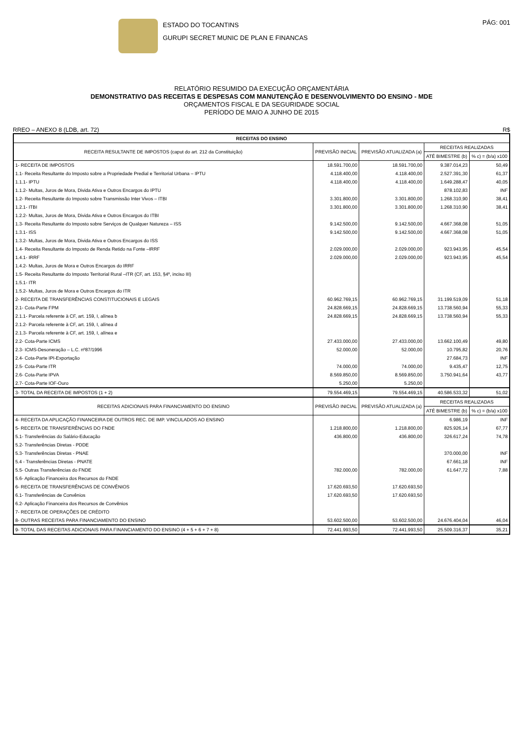ESTADO DO TOCANTINS
GURUPI SECRET MUNIC DE PLAN E FINANCAS
PÁG: 001
RELATÓRIO RESUMIDO DA EXECUÇÃO ORÇAMENTÁRIA
DEMONSTRATIVO DAS RECEITAS E DESPESAS COM MANUTENÇÃO E DESENVOLVIMENTO DO ENSINO - MDE
ORÇAMENTOS FISCAL E DA SEGURIDADE SOCIAL
PERÍODO DE MAIO A JUNHO DE 2015
RREO – ANEXO 8 (LDB, art. 72) R$
| RECEITAS DO ENSINO | | | | |
| --- | --- | --- | --- | --- |
| RECEITA RESULTANTE DE IMPOSTOS (caput do art. 212 da Constituição) | PREVISÃO INICIAL | PREVISÃO ATUALIZADA (a) | RECEITAS REALIZADAS | |
| | | | ATÉ BIMESTRE (b) | % c) = (b/a) x100 |
| 1- RECEITA DE IMPOSTOS | 18.591.700,00 | 18.591.700,00 | 9.387.014,23 | 50,49 |
| 1.1- Receita Resultante do Imposto sobre a Propriedade Predial e Territorial Urbana – IPTU | 4.118.400,00 | 4.118.400,00 | 2.527.391,30 | 61,37 |
| 1.1.1- IPTU | 4.118.400,00 | 4.118.400,00 | 1.649.288,47 | 40,05 |
| 1.1.2- Multas, Juros de Mora, Divida Ativa e Outros Encargos do IPTU | | | 878.102,83 | INF |
| 1.2- Receita Resultante do Imposto sobre Transmissão Inter Vivos – ITBI | 3.301.800,00 | 3.301.800,00 | 1.268.310,90 | 38,41 |
| 1.2.1- ITBI | 3.301.800,00 | 3.301.800,00 | 1.268.310,90 | 38,41 |
| 1.2.2- Multas, Juros de Mora, Divida Ativa e Outros Encargos do ITBI | | | | |
| 1.3- Receita Resultante do Imposto sobre Serviços de Qualquer Natureza – ISS | 9.142.500,00 | 9.142.500,00 | 4.667.368,08 | 51,05 |
| 1.3.1- ISS | 9.142.500,00 | 9.142.500,00 | 4.667.368,08 | 51,05 |
| 1.3.2- Multas, Juros de Mora, Divida Ativa e Outros Encargos do ISS | | | | |
| 1.4- Receita Resultante do Imposto de Renda Retido na Fonte –IRRF | 2.029.000,00 | 2.029.000,00 | 923.943,95 | 45,54 |
| 1.4.1- IRRF | 2.029.000,00 | 2.029.000,00 | 923.943,95 | 45,54 |
| 1.4.2- Multas, Juros de Mora e Outros Encargos do IRRF | | | | |
| 1.5- Receita Resultante do Imposto Territorial Rural –ITR (CF, art. 153, §4º, inciso III) | | | | |
| 1.5.1- ITR | | | | |
| 1.5.2- Multas, Juros de Mora e Outros Encargos do ITR | | | | |
| 2- RECEITA DE TRANSFERÊNCIAS CONSTITUCIONAIS E LEGAIS | 60.962.769,15 | 60.962.769,15 | 31.199.519,09 | 51,18 |
| 2.1- Cota-Parte FPM | 24.828.669,15 | 24.828.669,15 | 13.738.560,94 | 55,33 |
| 2.1.1- Parcela referente à CF, art. 159, I, alínea b | 24.828.669,15 | 24.828.669,15 | 13.738.560,94 | 55,33 |
| 2.1.2- Parcela referente à CF, art. 159, I, alínea d | | | | |
| 2.1.3- Parcela referente à CF, art. 159, I, alínea e | | | | |
| 2.2- Cota-Parte ICMS | 27.433.000,00 | 27.433.000,00 | 13.662.100,49 | 49,80 |
| 2.3- ICMS-Desoneração – L.C. nº87/1996 | 52.000,00 | 52.000,00 | 10.795,82 | 20,76 |
| 2.4- Cota-Parte IPI-Exportação | | | 27.684,73 | INF |
| 2.5- Cota-Parte ITR | 74.000,00 | 74.000,00 | 9.435,47 | 12,75 |
| 2.6- Cota-Parte IPVA | 8.569.850,00 | 8.569.850,00 | 3.750.941,64 | 43,77 |
| 2.7- Cota-Parte IOF-Ouro | 5.250,00 | 5.250,00 | | |
| 3- TOTAL DA RECEITA DE IMPOSTOS (1 + 2) | 79.554.469,15 | 79.554.469,15 | 40.586.533,32 | 51,02 |
| RECEITAS ADICIONAIS PARA FINANCIAMENTO DO ENSINO | PREVISÃO INICIAL | PREVISÃO ATUALIZADA (a) | RECEITAS REALIZADAS | |
| | | | ATÉ BIMESTRE (b) | % c) = (b/a) x100 |
| 4- RECEITA DA APLICAÇÃO FINANCEIRA DE OUTROS REC. DE IMP. VINCULADOS AO ENSINO | | | 6.986,19 | INF |
| 5- RECEITA DE TRANSFERÊNCIAS DO FNDE | 1.218.800,00 | 1.218.800,00 | 825.926,14 | 67,77 |
| 5.1- Transferências do Salário-Educação | 436.800,00 | 436.800,00 | 326.617,24 | 74,78 |
| 5.2- Transferências Diretas - PDDE | | | | |
| 5.3- Transferências Diretas - PNAE | | | 370.000,00 | INF |
| 5.4 - Transferências Diretas - PNATE | | | 67.661,18 | INF |
| 5.5- Outras Transferências do FNDE | 782.000,00 | 782.000,00 | 61.647,72 | 7,88 |
| 5.6- Aplicação Financeira dos Recursos do FNDE | | | | |
| 6- RECEITA DE TRANSFERÊNCIAS DE CONVÊNIOS | 17.620.693,50 | 17.620.693,50 | | |
| 6.1- Transferências de Convênios | 17.620.693,50 | 17.620.693,50 | | |
| 6.2- Aplicação Financeira dos Recursos de Convênios | | | | |
| 7- RECEITA DE OPERAÇÕES DE CRÉDITO | | | | |
| 8- OUTRAS RECEITAS PARA FINANCIAMENTO DO ENSINO | 53.602.500,00 | 53.602.500,00 | 24.676.404,04 | 46,04 |
| 9- TOTAL DAS RECEITAS ADICIONAIS PARA FINANCIAMENTO DO ENSINO (4 + 5 + 6 + 7 + 8) | 72.441.993,50 | 72.441.993,50 | 25.509.316,37 | 35,21 |